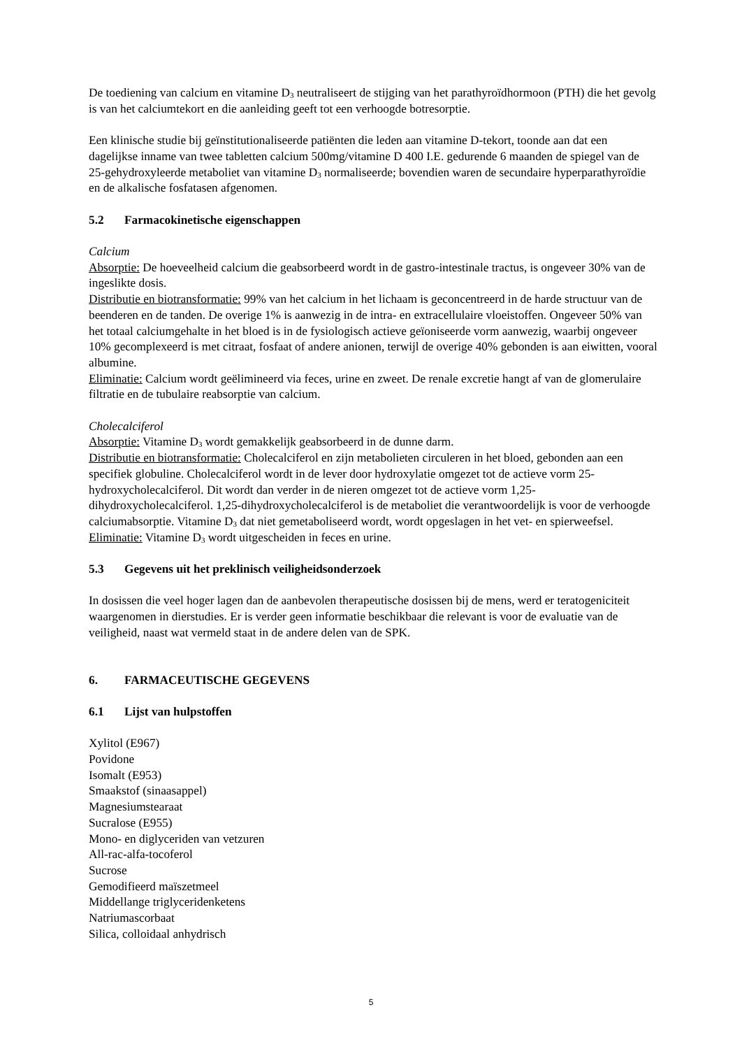De toediening van calcium en vitamine D<sub>3</sub> neutraliseert de stijging van het parathyroïdhormoon (PTH) die het gevolg is van het calciumtekort en die aanleiding geeft tot een verhoogde botresorptie.
Een klinische studie bij geïnstitutionaliseerde patiënten die leden aan vitamine D-tekort, toonde aan dat een dagelijkse inname van twee tabletten calcium 500mg/vitamine D 400 I.E. gedurende 6 maanden de spiegel van de 25-gehydroxyleerde metaboliet van vitamine D<sub>3</sub> normaliseerde; bovendien waren de secundaire hyperparathyroïdie en de alkalische fosfatasen afgenomen.
5.2 Farmacokinetische eigenschappen
Calcium
Absorptie: De hoeveelheid calcium die geabsorbeerd wordt in de gastro-intestinale tractus, is ongeveer 30% van de ingeslikte dosis.
Distributie en biotransformatie: 99% van het calcium in het lichaam is geconcentreerd in de harde structuur van de beenderen en de tanden. De overige 1% is aanwezig in de intra- en extracellulaire vloeistoffen. Ongeveer 50% van het totaal calciumgehalte in het bloed is in de fysiologisch actieve geïoniseerde vorm aanwezig, waarbij ongeveer 10% gecomplexeerd is met citraat, fosfaat of andere anionen, terwijl de overige 40% gebonden is aan eiwitten, vooral albumine.
Eliminatie: Calcium wordt geëlimineerd via feces, urine en zweet. De renale excretie hangt af van de glomerulaire filtratie en de tubulaire reabsorptie van calcium.
Cholecalciferol
Absorptie: Vitamine D<sub>3</sub> wordt gemakkelijk geabsorbeerd in de dunne darm.
Distributie en biotransformatie: Cholecalciferol en zijn metabolieten circuleren in het bloed, gebonden aan een specifiek globuline. Cholecalciferol wordt in de lever door hydroxylatie omgezet tot de actieve vorm 25-hydroxycholecalciferol. Dit wordt dan verder in de nieren omgezet tot de actieve vorm 1,25-dihydroxycholecalciferol. 1,25-dihydroxycholecalciferol is de metaboliet die verantwoordelijk is voor de verhoogde calciumabsorptie. Vitamine D<sub>3</sub> dat niet gemetaboliseerd wordt, wordt opgeslagen in het vet- en spierweefsel.
Eliminatie: Vitamine D<sub>3</sub> wordt uitgescheiden in feces en urine.
5.3 Gegevens uit het preklinisch veiligheidsonderzoek
In dosissen die veel hoger lagen dan de aanbevolen therapeutische dosissen bij de mens, werd er teratogeniciteit waargenomen in dierstudies. Er is verder geen informatie beschikbaar die relevant is voor de evaluatie van de veiligheid, naast wat vermeld staat in de andere delen van de SPK.
6. FARMACEUTISCHE GEGEVENS
6.1 Lijst van hulpstoffen
Xylitol (E967)
Povidone
Isomalt (E953)
Smaakstof (sinaasappel)
Magnesiumstearaat
Sucralose (E955)
Mono- en diglyceriden van vetzuren
All-rac-alfa-tocoferol
Sucrose
Gemodifieerd maïszetmeel
Middellange triglyceridenketens
Natriumascorbaat
Silica, colloidaal anhydrisch
5